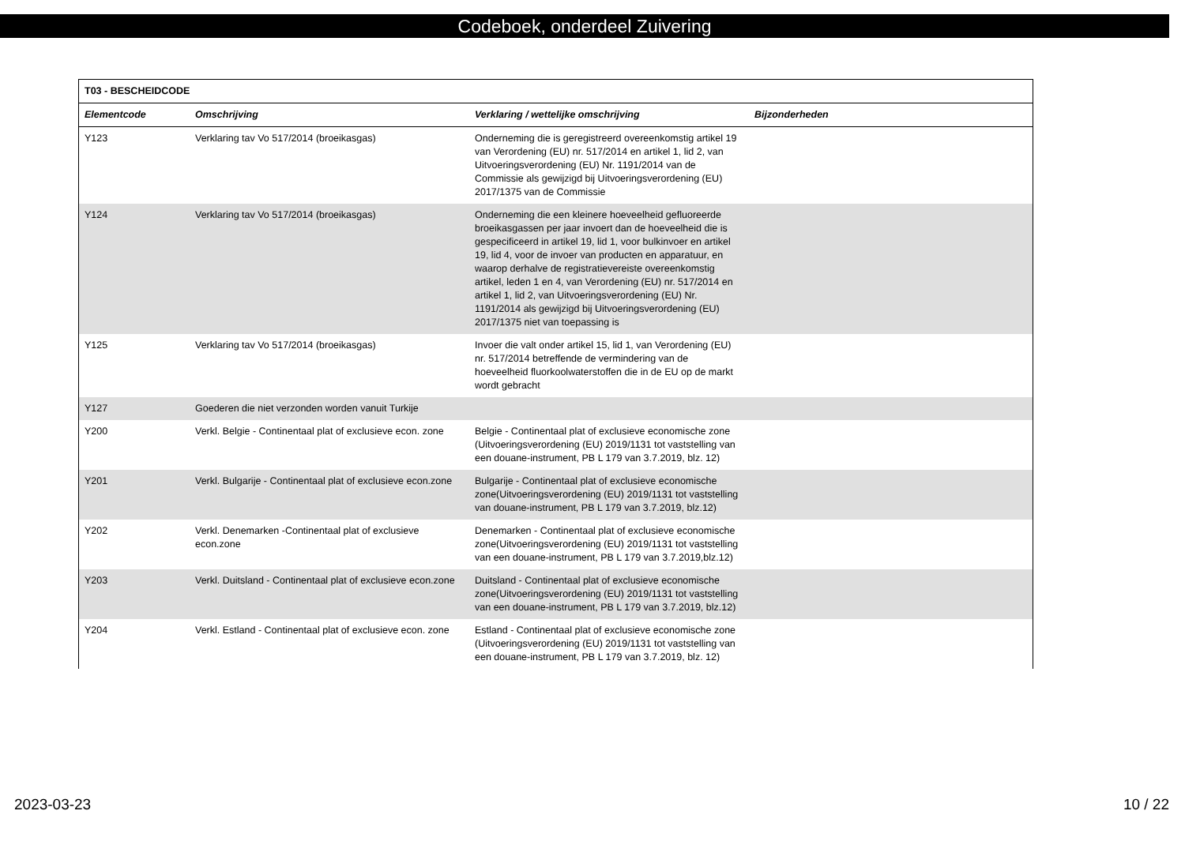Codeboek, onderdeel Zuivering
| T03 - BESCHEIDCODE | | | |
| --- | --- | --- | --- |
| Elementcode | Omschrijving | Verklaring / wettelijke omschrijving | Bijzonderheden |
| Y123 | Verklaring tav Vo 517/2014 (broeikasgas) | Onderneming die is geregistreerd overeenkomstig artikel 19 van Verordening (EU) nr. 517/2014 en artikel 1, lid 2, van Uitvoeringsverordening (EU) Nr. 1191/2014 van de Commissie als gewijzigd bij Uitvoeringsverordening (EU) 2017/1375 van de Commissie | |
| Y124 | Verklaring tav Vo 517/2014 (broeikasgas) | Onderneming die een kleinere hoeveelheid gefluoreerde broeikasgassen per jaar invoert dan de hoeveelheid die is gespecificeerd in artikel 19, lid 1, voor bulkinvoer en artikel 19, lid 4, voor de invoer van producten en apparatuur, en waarop derhalve de registratievereiste overeenkomstig artikel, leden 1 en 4, van Verordening (EU) nr. 517/2014 en artikel 1, lid 2, van Uitvoeringsverordening (EU) Nr. 1191/2014 als gewijzigd bij Uitvoeringsverordening (EU) 2017/1375 niet van toepassing is | |
| Y125 | Verklaring tav Vo 517/2014 (broeikasgas) | Invoer die valt onder artikel 15, lid 1, van Verordening (EU) nr. 517/2014 betreffende de vermindering van de hoeveelheid fluorkoolwaterstoffen die in de EU op de markt wordt gebracht | |
| Y127 | Goederen die niet verzonden worden vanuit Turkije | | |
| Y200 | Verkl. Belgie - Continentaal plat of exclusieve econ. zone | Belgie - Continentaal plat of exclusieve economische zone (Uitvoeringsverordening (EU) 2019/1131 tot vaststelling van een douane-instrument, PB L 179 van 3.7.2019, blz. 12) | |
| Y201 | Verkl. Bulgarije - Continentaal plat of exclusieve econ.zone | Bulgarije - Continentaal plat of exclusieve economische zone(Uitvoeringsverordening (EU) 2019/1131 tot vaststelling van douane-instrument, PB L 179 van 3.7.2019, blz.12) | |
| Y202 | Verkl. Denemarken -Continentaal plat of exclusieve econ.zone | Denemarken - Continentaal plat of exclusieve economische zone(Uitvoeringsverordening (EU) 2019/1131 tot vaststelling van een douane-instrument, PB L 179 van 3.7.2019,blz.12) | |
| Y203 | Verkl. Duitsland - Continentaal plat of exclusieve econ.zone | Duitsland - Continentaal plat of exclusieve economische zone(Uitvoeringsverordening (EU) 2019/1131 tot vaststelling van een douane-instrument, PB L 179 van 3.7.2019, blz.12) | |
| Y204 | Verkl. Estland - Continentaal plat of exclusieve econ. zone | Estland - Continentaal plat of exclusieve economische zone (Uitvoeringsverordening (EU) 2019/1131 tot vaststelling van een douane-instrument, PB L 179 van 3.7.2019, blz. 12) | |
2023-03-23 10 / 22